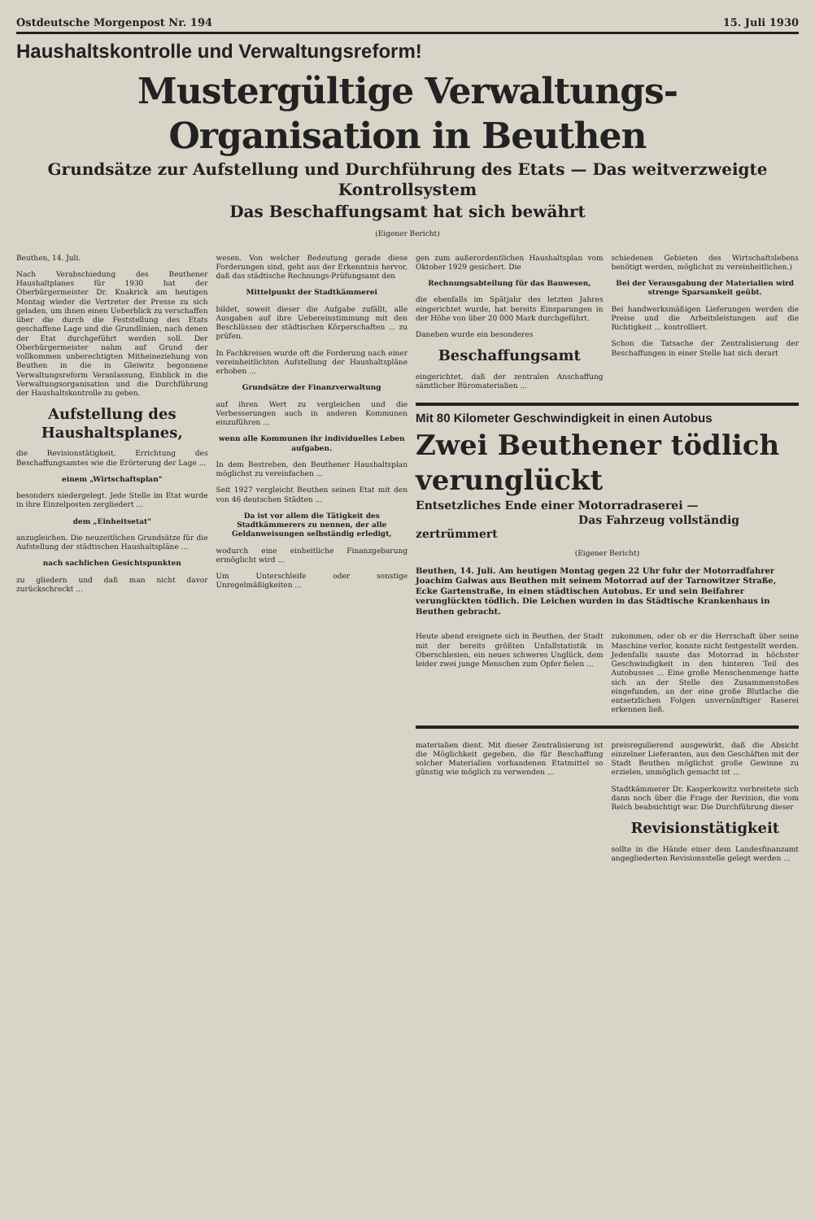Ostdeutsche Morgenpost Nr. 194 15. Juli 1930
Haushaltskontrolle und Verwaltungsreform!
Mustergültige Verwaltungs-Organisation in Beuthen
Grundsätze zur Aufstellung und Durchführung des Etats — Das weitverzweigte Kontrollsystem
Das Beschaffungsamt hat sich bewährt
(Eigener Bericht)
Beuthen, 14. Juli.
Nach Verabschiedung des Beuthener Haushaltplanes für 1930 hat der Oberbürgermeister Dr. Knakrick am heutigen Montag wieder die Vertreter der Presse zu sich geladen, um ihnen einen Ueberblick zu verschaffen über die durch die Feststellung des Etats geschaffene Lage und die Grundlinien, nach denen der Etat durchgeführt werden soll. Der Oberbürgermeister nahm auf Grund der vollkommen unberechtigten Mitheineziehung von Beuthen in die in Gleiwitz begonnene Verwaltungsreform Veranlassung, Einblick in die Verwaltungsorganisation und die Durchführung der Haushaltskontrolle zu geben.
Aufstellung des Haushaltsplanes,
die Revisionstätigkeit, Errichtung des Beschaffungsamtes wie die Erörterung der Lage ...
einem „Wirtschaftsplan"
besonders niedergelegt. Jede Stelle im Etat wurde in ihre Einzelposten zergliedert ...
dem „Einheitsetat"
anzugleichen. Die neuzeitlichen Grundsätze für die Aufstellung der städtischen Haushaltspläne ...
nach sachlichen Gesichtspunkten
zu gliedern und daß man nicht davor zurückschreckt ...
wesen. Von welcher Bedeutung gerade diese Forderungen sind, geht aus der Erkenntnis hervor, daß das städtische Rechnungs-Prüfungsamt den
Mittelpunkt der Stadtkämmerei
bildet, soweit dieser die Aufgabe zufällt, alle Ausgaben auf ihre Uebereinstimmung mit den Beschlüssen der städtischen Körperschaften ... zu prüfen.
In Fachkreisen wurde oft die Forderung nach einer vereinheitlichten Aufstellung der Haushaltspläne erhoben ...
Grundsätze der Finanzverwaltung
auf ihren Wert zu vergleichen und die Verbesserungen auch in anderen Kommunen einzuführen ...
wenn alle Kommunen ihr individuelles Leben aufgaben.
In dem Bestreben, den Beuthener Haushaltsplan möglichst zu vereinfachen ...
Seit 1927 vergleicht Beuthen seinen Etat mit den von 46 deutschen Städten ...
Da ist vor allem die Tätigkeit des Stadtkämmerers zu nennen, der alle Geldanweisungen selbständig erledigt,
wodurch eine einheitliche Finanzgebarung ermöglicht wird ...
Um Unterschleife oder sonstige Unregelmäßigkeiten ...
gen zum außerordentlichen Haushaltsplan vom Oktober 1929 gesichert. Die
Rechnungsabteilung für das Bauwesen,
die ebenfalls im Spätjahr des letzten Jahres eingerichtet wurde, hat bereits Einsparungen in der Höhe von über 20 000 Mark durchgeführt.
Daneben wurde ein besonderes
Beschaffungsamt
eingerichtet, daß der zentralen Anschaffung sämtlicher Büromaterialien ...
schiedenen Gebieten des Wirtschaftslebens benötigt werden, möglichst zu vereinheitlichen.)
Bei der Verausgabung der Materialien wird strenge Sparsamkeit geübt.
Bei handwerksmäßigen Lieferungen werden die Preise und die Arbeitsleistungen auf die Richtigkeit ... kontrolliert.
Schon die Tatsache der Zentralisierung der Beschaffungen in einer Stelle hat sich derart
Mit 80 Kilometer Geschwindigkeit in einen Autobus
Zwei Beuthener tödlich verunglückt
Entsetzliches Ende einer Motorradraserei —
Das Fahrzeug vollständig zertrümmert
(Eigener Bericht)
Beuthen, 14. Juli. Am heutigen Montag gegen 22 Uhr fuhr der Motorradfahrer Joachim Galwas aus Beuthen mit seinem Motorrad auf der Tarnowitzer Straße, Ecke Gartenstraße, in einen städtischen Autobus. Er und sein Beifahrer verunglückten tödlich. Die Leichen wurden in das Städtische Krankenhaus in Beuthen gebracht.
Heute abend ereignete sich in Beuthen, der Stadt mit der bereits größten Unfallstatistik in Oberschlesien, ein neues schweres Unglück, dem leider zwei junge Menschen zum Opfer fielen ...
zukommen, oder ob er die Herrschaft über seine Maschine verlor, konnte nicht festgestellt werden. Jedenfalls sauste das Motorrad in höchster Geschwindigkeit in den hinteren Teil des Autobusses ... Eine große Menschenmenge hatte sich an der Stelle des Zusammenstoßes eingefunden, an der eine große Blutlache die entsetzlichen Folgen unvernünftiger Raserei erkennen ließ.
materialien dient. Mit dieser Zentralisierung ist die Möglichkeit gegeben, die für Beschaffung solcher Materialien vorhandenen Etatmittel so günstig wie möglich zu verwenden ...
preisregulierend ausgewirkt, daß die Absicht einzelner Lieferanten, aus den Geschäften mit der Stadt Beuthen möglichst große Gewinne zu erzielen, unmöglich gemacht ist ...
Stadtkämmerer Dr. Kasperkowitz verbreitete sich dann noch über die Frage der Revision, die vom Reich beabsichtigt war. Die Durchführung dieser
Revisionstätigkeit
sollte in die Hände einer dem Landesfinanzamt angegliederten Revisionsstelle gelegt werden ...